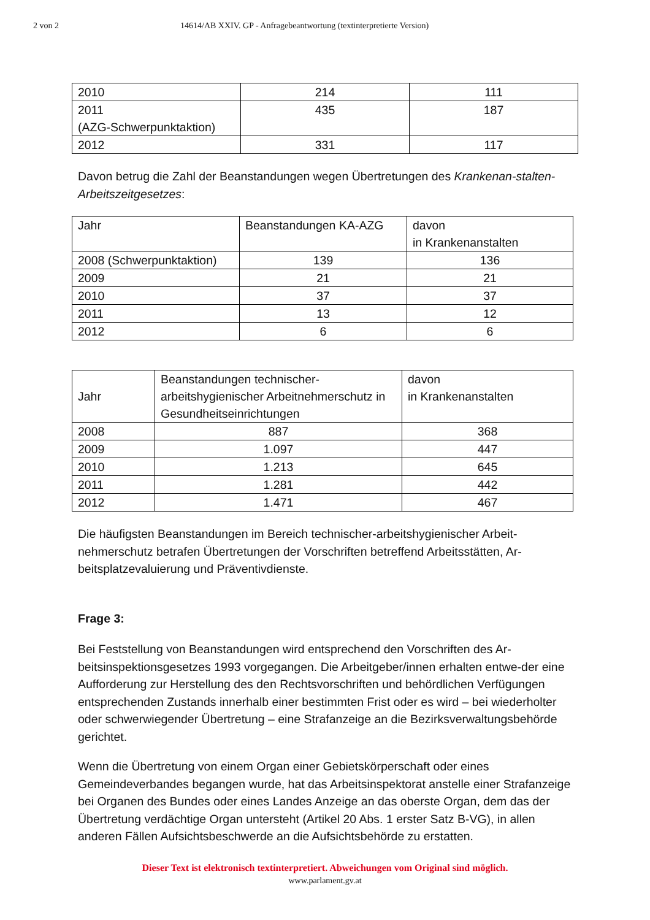2 von 2 14614/AB XXIV. GP - Anfragebeantwortung (textinterpretierte Version)
| 2010 | 214 | 111 |
| 2011 (AZG-Schwerpunktaktion) | 435 | 187 |
| 2012 | 331 | 117 |
Davon betrug die Zahl der Beanstandungen wegen Übertretungen des Krankenan-stalten-Arbeitszeitgesetzes:
| Jahr | Beanstandungen KA-AZG | davon in Krankenanstalten |
| 2008 (Schwerpunktaktion) | 139 | 136 |
| 2009 | 21 | 21 |
| 2010 | 37 | 37 |
| 2011 | 13 | 12 |
| 2012 | 6 | 6 |
| Jahr | Beanstandungen technischer-arbeitshygienischer Arbeitnehmerschutz in Gesundheitseinrichtungen | davon in Krankenanstalten |
| 2008 | 887 | 368 |
| 2009 | 1.097 | 447 |
| 2010 | 1.213 | 645 |
| 2011 | 1.281 | 442 |
| 2012 | 1.471 | 467 |
Die häufigsten Beanstandungen im Bereich technischer-arbeitshygienischer Arbeit-nehmerschutz betrafen Übertretungen der Vorschriften betreffend Arbeitsstätten, Ar-beitsplatzevaluierung und Präventivdienste.
Frage 3:
Bei Feststellung von Beanstandungen wird entsprechend den Vorschriften des Ar-beitsinspektionsgesetzes 1993 vorgegangen. Die Arbeitgeber/innen erhalten entwe-der eine Aufforderung zur Herstellung des den Rechtsvorschriften und behördlichen Verfügungen entsprechenden Zustands innerhalb einer bestimmten Frist oder es wird – bei wiederholter oder schwerwiegender Übertretung – eine Strafanzeige an die Bezirksverwaltungsbehörde gerichtet.
Wenn die Übertretung von einem Organ einer Gebietskörperschaft oder eines Gemeindeverbandes begangen wurde, hat das Arbeitsinspektorat anstelle einer Strafanzeige bei Organen des Bundes oder eines Landes Anzeige an das oberste Organ, dem das der Übertretung verdächtige Organ untersteht (Artikel 20 Abs. 1 erster Satz B-VG), in allen anderen Fällen Aufsichtsbeschwerde an die Aufsichtsbehörde zu erstatten.
Dieser Text ist elektronisch textinterpretiert. Abweichungen vom Original sind möglich.
www.parlament.gv.at